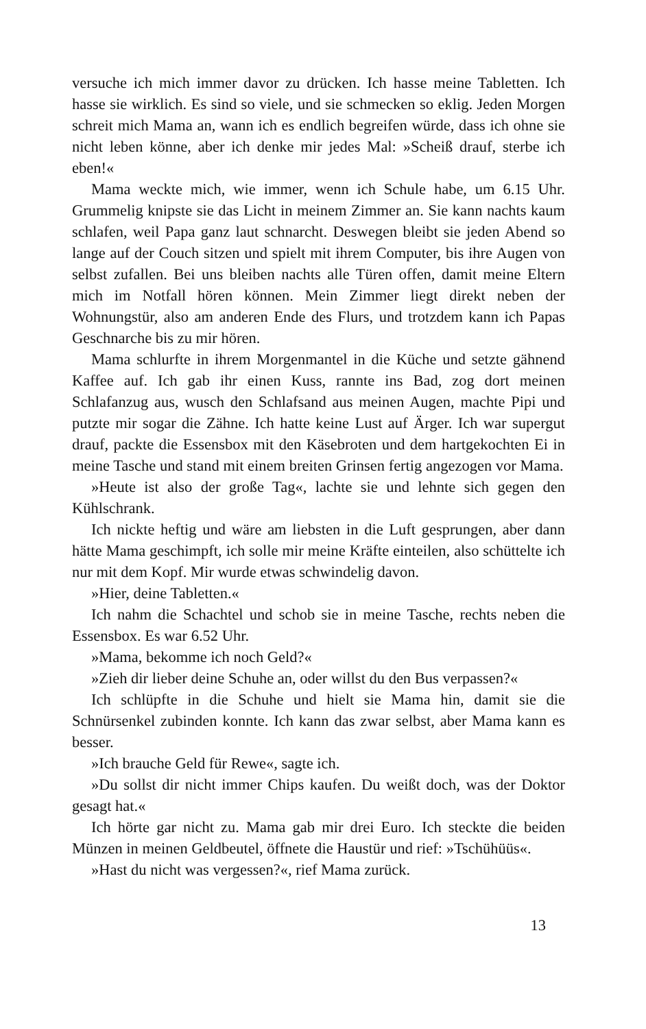versuche ich mich immer davor zu drücken. Ich hasse meine Tabletten. Ich hasse sie wirklich. Es sind so viele, und sie schmecken so eklig. Jeden Morgen schreit mich Mama an, wann ich es endlich begreifen würde, dass ich ohne sie nicht leben könne, aber ich denke mir jedes Mal: »Scheiß drauf, sterbe ich eben!«
Mama weckte mich, wie immer, wenn ich Schule habe, um 6.15 Uhr. Grummelig knipste sie das Licht in meinem Zimmer an. Sie kann nachts kaum schlafen, weil Papa ganz laut schnarcht. Deswegen bleibt sie jeden Abend so lange auf der Couch sitzen und spielt mit ihrem Computer, bis ihre Augen von selbst zufallen. Bei uns bleiben nachts alle Türen offen, damit meine Eltern mich im Notfall hören können. Mein Zimmer liegt direkt neben der Wohnungstür, also am anderen Ende des Flurs, und trotzdem kann ich Papas Geschnarche bis zu mir hören.
Mama schlurfte in ihrem Morgenmantel in die Küche und setzte gähnend Kaffee auf. Ich gab ihr einen Kuss, rannte ins Bad, zog dort meinen Schlafanzug aus, wusch den Schlafsand aus meinen Augen, machte Pipi und putzte mir sogar die Zähne. Ich hatte keine Lust auf Ärger. Ich war supergut drauf, packte die Essensbox mit den Käsebroten und dem hartgekochten Ei in meine Tasche und stand mit einem breiten Grinsen fertig angezogen vor Mama.
»Heute ist also der große Tag«, lachte sie und lehnte sich gegen den Kühlschrank.
Ich nickte heftig und wäre am liebsten in die Luft gesprungen, aber dann hätte Mama geschimpft, ich solle mir meine Kräfte einteilen, also schüttelte ich nur mit dem Kopf. Mir wurde etwas schwindelig davon.
»Hier, deine Tabletten.«
Ich nahm die Schachtel und schob sie in meine Tasche, rechts neben die Essensbox. Es war 6.52 Uhr.
»Mama, bekomme ich noch Geld?«
»Zieh dir lieber deine Schuhe an, oder willst du den Bus verpassen?«
Ich schlüpfte in die Schuhe und hielt sie Mama hin, damit sie die Schnürsenkel zubinden konnte. Ich kann das zwar selbst, aber Mama kann es besser.
»Ich brauche Geld für Rewe«, sagte ich.
»Du sollst dir nicht immer Chips kaufen. Du weißt doch, was der Doktor gesagt hat.«
Ich hörte gar nicht zu. Mama gab mir drei Euro. Ich steckte die beiden Münzen in meinen Geldbeutel, öffnete die Haustür und rief: »Tschühüüs«.
»Hast du nicht was vergessen?«, rief Mama zurück.
13